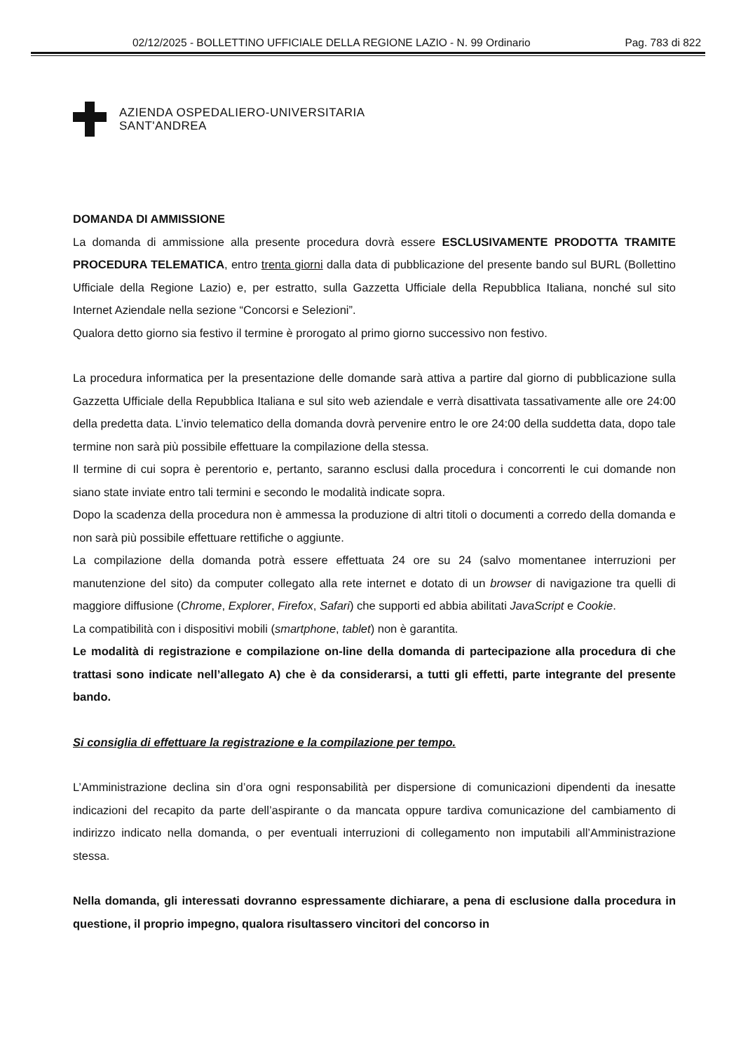02/12/2025 - BOLLETTINO UFFICIALE DELLA REGIONE LAZIO - N. 99 Ordinario Pag. 783 di 822
AZIENDA OSPEDALIERO-UNIVERSITARIA
SANT'ANDREA
DOMANDA DI AMMISSIONE
La domanda di ammissione alla presente procedura dovrà essere ESCLUSIVAMENTE PRODOTTA TRAMITE PROCEDURA TELEMATICA, entro trenta giorni dalla data di pubblicazione del presente bando sul BURL (Bollettino Ufficiale della Regione Lazio) e, per estratto, sulla Gazzetta Ufficiale della Repubblica Italiana, nonché sul sito Internet Aziendale nella sezione “Concorsi e Selezioni”.
Qualora detto giorno sia festivo il termine è prorogato al primo giorno successivo non festivo.
La procedura informatica per la presentazione delle domande sarà attiva a partire dal giorno di pubblicazione sulla Gazzetta Ufficiale della Repubblica Italiana e sul sito web aziendale e verrà disattivata tassativamente alle ore 24:00 della predetta data. L’invio telematico della domanda dovrà pervenire entro le ore 24:00 della suddetta data, dopo tale termine non sarà più possibile effettuare la compilazione della stessa.
Il termine di cui sopra è perentorio e, pertanto, saranno esclusi dalla procedura i concorrenti le cui domande non siano state inviate entro tali termini e secondo le modalità indicate sopra.
Dopo la scadenza della procedura non è ammessa la produzione di altri titoli o documenti a corredo della domanda e non sarà più possibile effettuare rettifiche o aggiunte.
La compilazione della domanda potrà essere effettuata 24 ore su 24 (salvo momentanee interruzioni per manutenzione del sito) da computer collegato alla rete internet e dotato di un browser di navigazione tra quelli di maggiore diffusione (Chrome, Explorer, Firefox, Safari) che supporti ed abbia abilitati JavaScript e Cookie.
La compatibilità con i dispositivi mobili (smartphone, tablet) non è garantita.
Le modalità di registrazione e compilazione on-line della domanda di partecipazione alla procedura di che trattasi sono indicate nell’allegato A) che è da considerarsi, a tutti gli effetti, parte integrante del presente bando.
Si consiglia di effettuare la registrazione e la compilazione per tempo.
L’Amministrazione declina sin d’ora ogni responsabilità per dispersione di comunicazioni dipendenti da inesatte indicazioni del recapito da parte dell’aspirante o da mancata oppure tardiva comunicazione del cambiamento di indirizzo indicato nella domanda, o per eventuali interruzioni di collegamento non imputabili all’Amministrazione stessa.
Nella domanda, gli interessati dovranno espressamente dichiarare, a pena di esclusione dalla procedura in questione, il proprio impegno, qualora risultassero vincitori del concorso in